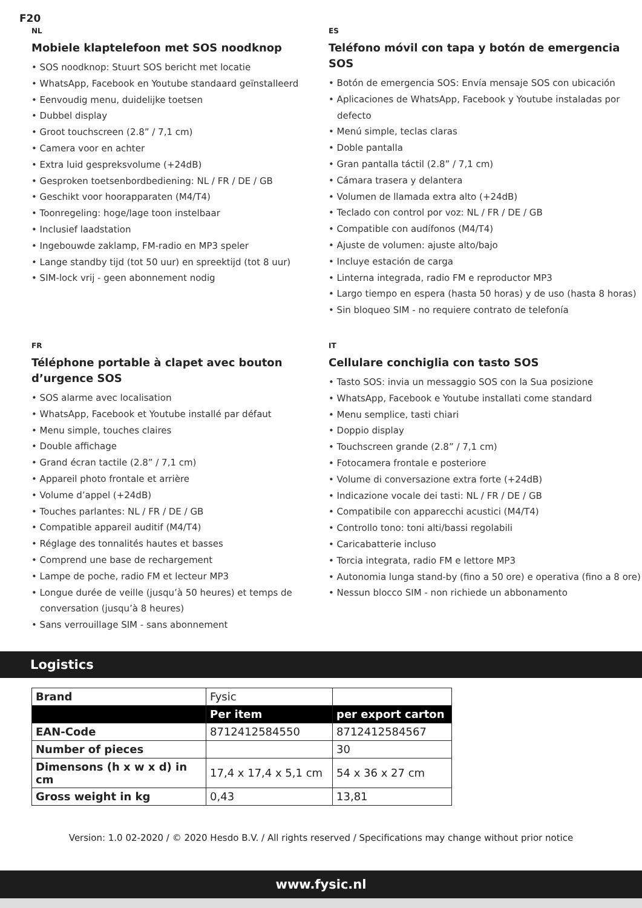F20
NL
Mobiele klaptelefoon met SOS noodknop
• SOS noodknop: Stuurt SOS bericht met locatie
• WhatsApp, Facebook en Youtube standaard geïnstalleerd
• Eenvoudig menu, duidelijke toetsen
• Dubbel display
• Groot touchscreen (2.8” / 7,1 cm)
• Camera voor en achter
• Extra luid gespreksvolume (+24dB)
• Gesproken toetsenbordbediening: NL / FR / DE / GB
• Geschikt voor hoorapparaten (M4/T4)
• Toonregeling: hoge/lage toon instelbaar
• Inclusief laadstation
• Ingebouwde zaklamp, FM-radio en MP3 speler
• Lange standby tijd (tot 50 uur) en spreektijd (tot 8 uur)
• SIM-lock vrij - geen abonnement nodig
ES
Teléfono móvil con tapa y botón de emergencia SOS
• Botón de emergencia SOS: Envía mensaje SOS con ubicación
• Aplicaciones de WhatsApp, Facebook y Youtube instaladas por defecto
• Menú simple, teclas claras
• Doble pantalla
• Gran pantalla táctil (2.8” / 7,1 cm)
• Cámara trasera y delantera
• Volumen de llamada extra alto (+24dB)
• Teclado con control por voz: NL / FR / DE / GB
• Compatible con audífonos (M4/T4)
• Ajuste de volumen: ajuste alto/bajo
• Incluye estación de carga
• Linterna integrada, radio FM e reproductor MP3
• Largo tiempo en espera (hasta 50 horas) y de uso (hasta 8 horas)
• Sin bloqueo SIM - no requiere contrato de telefonía
FR
Téléphone portable à clapet avec bouton d’urgence SOS
• SOS alarme avec localisation
• WhatsApp, Facebook et Youtube installé par défaut
• Menu simple, touches claires
• Double affichage
• Grand écran tactile (2.8” / 7,1 cm)
• Appareil photo frontale et arrière
• Volume d’appel (+24dB)
• Touches parlantes: NL / FR / DE / GB
• Compatible appareil auditif (M4/T4)
• Réglage des tonnalités hautes et basses
• Comprend une base de rechargement
• Lampe de poche, radio FM et lecteur MP3
• Longue durée de veille (jusqu’à 50 heures) et temps de conversation (jusqu’à 8 heures)
• Sans verrouillage SIM - sans abonnement
IT
Cellulare conchiglia con tasto SOS
• Tasto SOS: invia un messaggio SOS con la Sua posizione
• WhatsApp, Facebook e Youtube installati come standard
• Menu semplice, tasti chiari
• Doppio display
• Touchscreen grande (2.8” / 7,1 cm)
• Fotocamera frontale e posteriore
• Volume di conversazione extra forte (+24dB)
• Indicazione vocale dei tasti: NL / FR / DE / GB
• Compatibile con apparecchi acustici (M4/T4)
• Controllo tono: toni alti/bassi regolabili
• Caricabatterie incluso
• Torcia integrata, radio FM e lettore MP3
• Autonomia lunga stand-by (fino a 50 ore) e operativa (fino a 8 ore)
• Nessun blocco SIM - non richiede un abbonamento
Logistics
| Brand | Fysic | |
| | Per item | per export carton |
| EAN-Code | 8712412584550 | 8712412584567 |
| Number of pieces | | 30 |
| Dimensons (h x w x d) in cm | 17,4 x 17,4 x 5,1 cm | 54 x 36 x 27 cm |
| Gross weight in kg | 0,43 | 13,81 |
Version: 1.0 02-2020 / © 2020 Hesdo B.V. / All rights reserved / Specifications may change without prior notice
www.fysic.nl